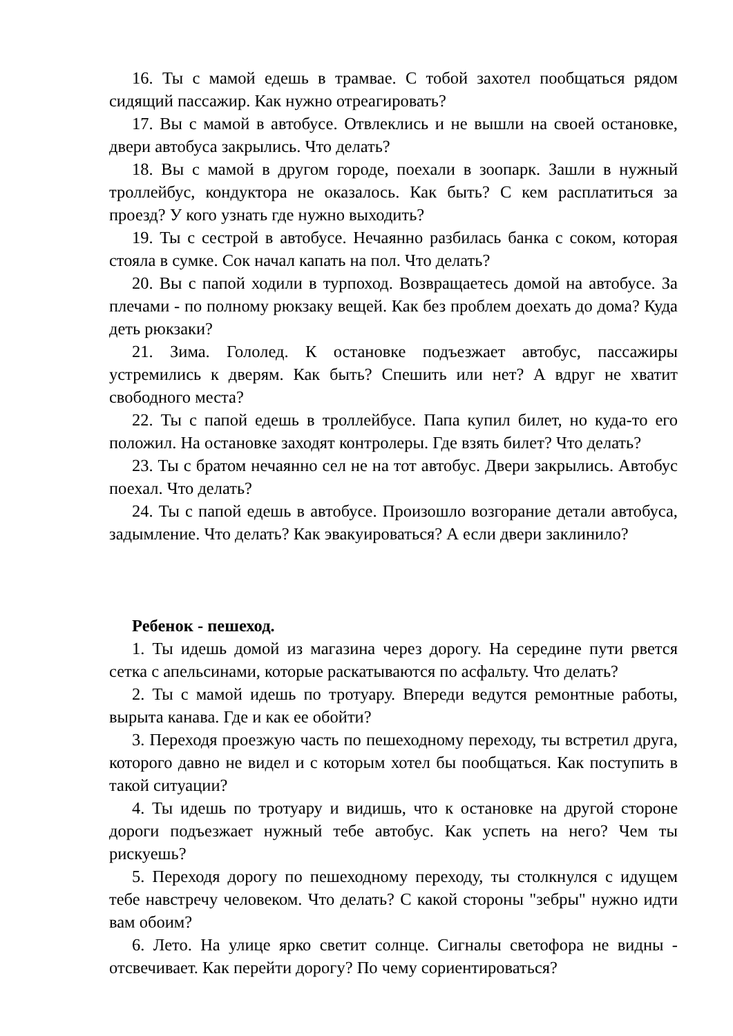16. Ты с мамой едешь в трамвае. С тобой захотел пообщаться рядом сидящий пассажир. Как нужно отреагировать?
17. Вы с мамой в автобусе. Отвлеклись и не вышли на своей остановке, двери автобуса закрылись. Что делать?
18. Вы с мамой в другом городе, поехали в зоопарк. Зашли в нужный троллейбус, кондуктора не оказалось. Как быть? С кем расплатиться за проезд? У кого узнать где нужно выходить?
19. Ты с сестрой в автобусе. Нечаянно разбилась банка с соком, которая стояла в сумке. Сок начал капать на пол. Что делать?
20. Вы с папой ходили в турпоход. Возвращаетесь домой на автобусе. За плечами - по полному рюкзаку вещей. Как без проблем доехать до дома? Куда деть рюкзаки?
21. Зима. Гололед. К остановке подъезжает автобус, пассажиры устремились к дверям. Как быть? Спешить или нет? А вдруг не хватит свободного места?
22. Ты с папой едешь в троллейбусе. Папа купил билет, но куда-то его положил. На остановке заходят контролеры. Где взять билет? Что делать?
23. Ты с братом нечаянно сел не на тот автобус. Двери закрылись. Автобус поехал. Что делать?
24. Ты с папой едешь в автобусе. Произошло возгорание детали автобуса, задымление. Что делать? Как эвакуироваться? А если двери заклинило?
Ребенок - пешеход.
1. Ты идешь домой из магазина через дорогу. На середине пути рвется сетка с апельсинами, которые раскатываются по асфальту. Что делать?
2. Ты с мамой идешь по тротуару. Впереди ведутся ремонтные работы, вырыта канава. Где и как ее обойти?
3. Переходя проезжую часть по пешеходному переходу, ты встретил друга, которого давно не видел и с которым хотел бы пообщаться. Как поступить в такой ситуации?
4. Ты идешь по тротуару и видишь, что к остановке на другой стороне дороги подъезжает нужный тебе автобус. Как успеть на него? Чем ты рискуешь?
5. Переходя дорогу по пешеходному переходу, ты столкнулся с идущем тебе навстречу человеком. Что делать? С какой стороны "зебры" нужно идти вам обоим?
6. Лето. На улице ярко светит солнце. Сигналы светофора не видны - отсвечивает. Как перейти дорогу? По чему сориентироваться?